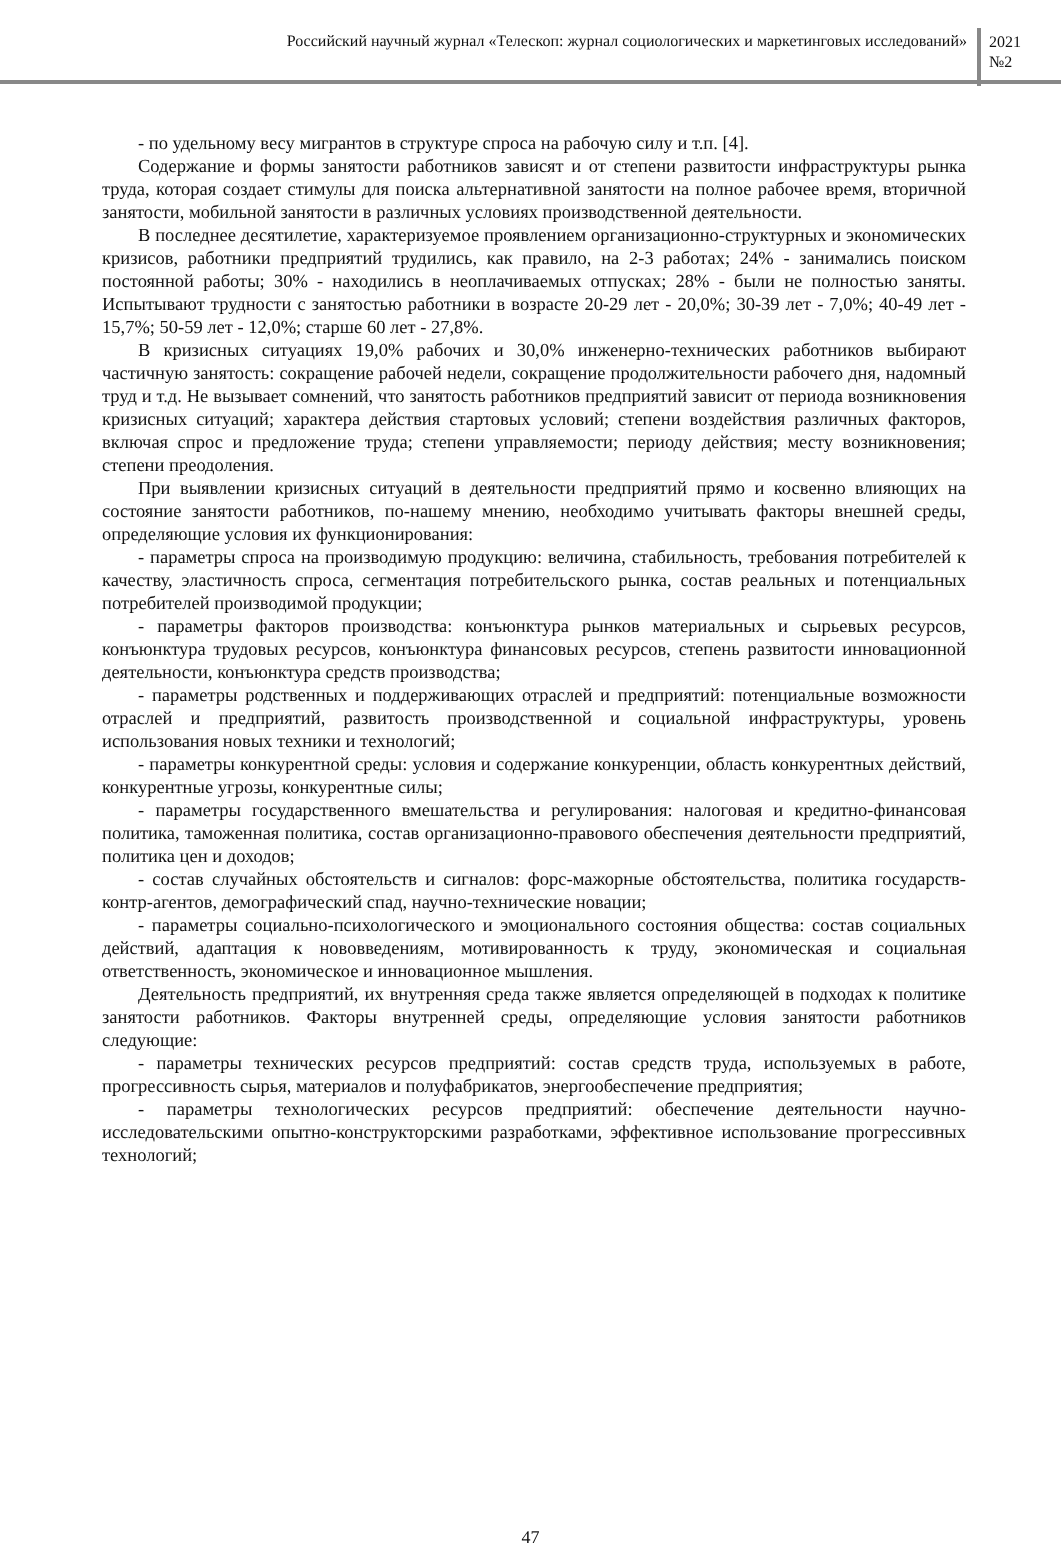Российский научный журнал «Телескоп: журнал социологических и маркетинговых исследований»
2021
№2
- по удельному весу мигрантов в структуре спроса на рабочую силу и т.п. [4].
Содержание и формы занятости работников зависят и от степени развитости инфраструктуры рынка труда, которая создает стимулы для поиска альтернативной занятости на полное рабочее время, вторичной занятости, мобильной занятости в различных условиях производственной деятельности.
В последнее десятилетие, характеризуемое проявлением организационно-структурных и экономических кризисов, работники предприятий трудились, как правило, на 2-3 работах; 24% - занимались поиском постоянной работы; 30% - находились в неоплачиваемых отпусках; 28% - были не полностью заняты. Испытывают трудности с занятостью работники в возрасте 20-29 лет - 20,0%; 30-39 лет - 7,0%; 40-49 лет - 15,7%; 50-59 лет - 12,0%; старше 60 лет - 27,8%.
В кризисных ситуациях 19,0% рабочих и 30,0% инженерно-технических работников выбирают частичную занятость: сокращение рабочей недели, сокращение продолжительности рабочего дня, надомный труд и т.д. Не вызывает сомнений, что занятость работников предприятий зависит от периода возникновения кризисных ситуаций; характера действия стартовых условий; степени воздействия различных факторов, включая спрос и предложение труда; степени управляемости; периоду действия; месту возникновения; степени преодоления.
При выявлении кризисных ситуаций в деятельности предприятий прямо и косвенно влияющих на состояние занятости работников, по-нашему мнению, необходимо учитывать факторы внешней среды, определяющие условия их функционирования:
- параметры спроса на производимую продукцию: величина, стабильность, требования потребителей к качеству, эластичность спроса, сегментация потребительского рынка, состав реальных и потенциальных потребителей производимой продукции;
- параметры факторов производства: конъюнктура рынков материальных и сырьевых ресурсов, конъюнктура трудовых ресурсов, конъюнктура финансовых ресурсов, степень развитости инновационной деятельности, конъюнктура средств производства;
- параметры родственных и поддерживающих отраслей и предприятий: потенциальные возможности отраслей и предприятий, развитость производственной и социальной инфраструктуры, уровень использования новых техники и технологий;
- параметры конкурентной среды: условия и содержание конкуренции, область конкурентных действий, конкурентные угрозы, конкурентные силы;
- параметры государственного вмешательства и регулирования: налоговая и кредитно-финансовая политика, таможенная политика, состав организационно-правового обеспечения деятельности предприятий, политика цен и доходов;
- состав случайных обстоятельств и сигналов: форс-мажорные обстоятельства, политика государств-контр-агентов, демографический спад, научно-технические новации;
- параметры социально-психологического и эмоционального состояния общества: состав социальных действий, адаптация к нововведениям, мотивированность к труду, экономическая и социальная ответственность, экономическое и инновационное мышления.
Деятельность предприятий, их внутренняя среда также является определяющей в подходах к политике занятости работников. Факторы внутренней среды, определяющие условия занятости работников следующие:
- параметры технических ресурсов предприятий: состав средств труда, используемых в работе, прогрессивность сырья, материалов и полуфабрикатов, энергообеспечение предприятия;
- параметры технологических ресурсов предприятий: обеспечение деятельности научно-исследовательскими опытно-конструкторскими разработками, эффективное использование прогрессивных технологий;
47